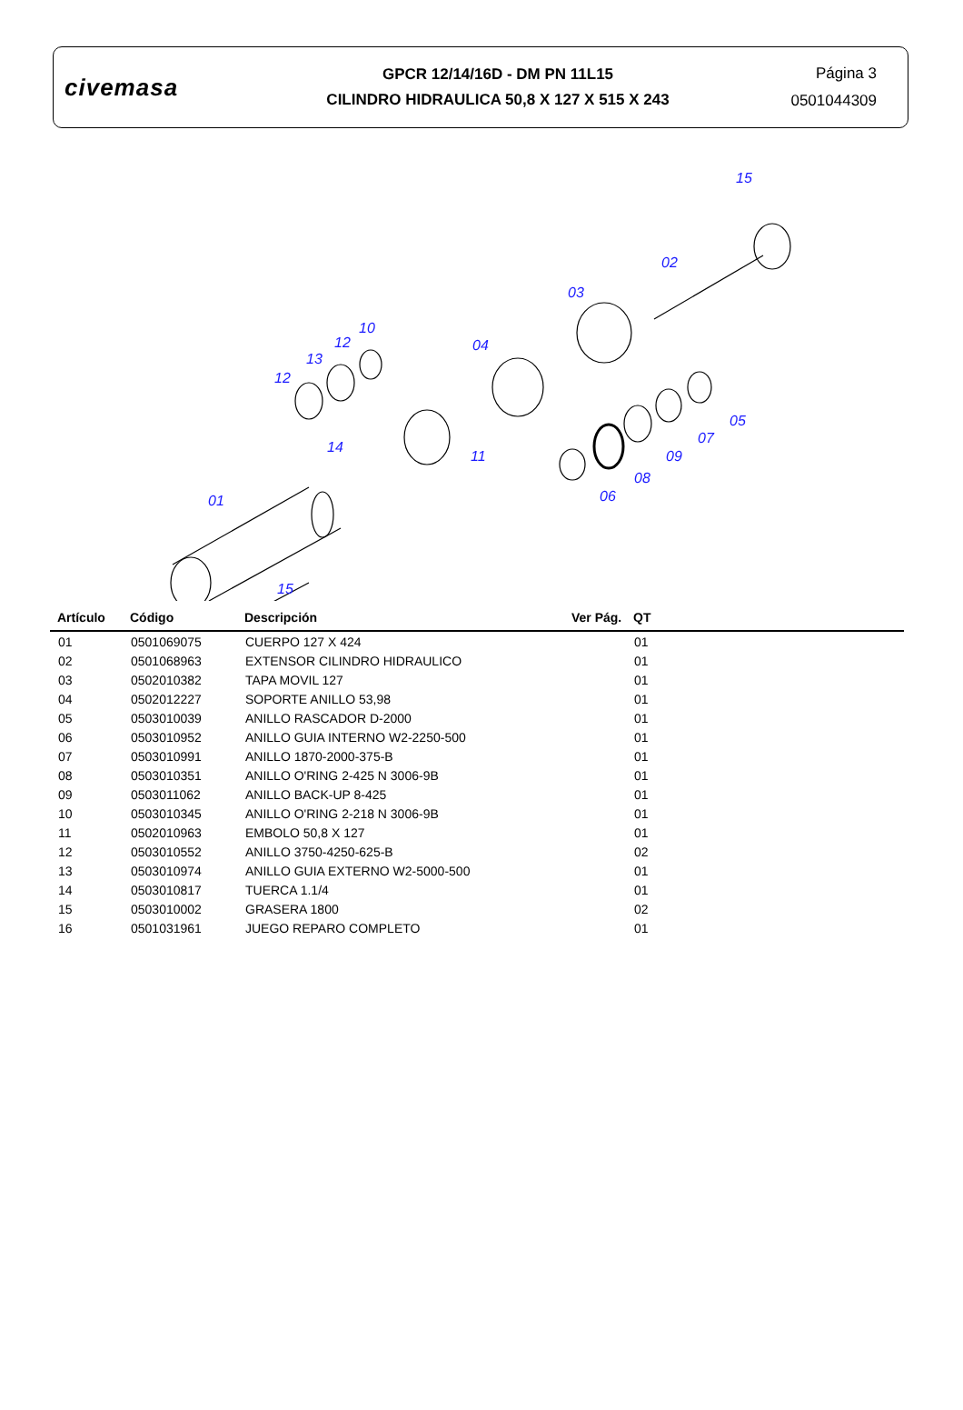civemasa
GPCR 12/14/16D - DM PN 11L15
CILINDRO HIDRAULICA 50,8 X 127 X 515 X 243
Página 3
0501044309
15
02
03
04
10
12
13
12
14
11
05
07
09
08
06
01
15
| Artículo | Código | Descripción | Ver Pág. | QT |
| --- | --- | --- | --- | --- |
| 01 | 0501069075 | CUERPO 127 X 424 | | 01 |
| 02 | 0501068963 | EXTENSOR CILINDRO HIDRAULICO | | 01 |
| 03 | 0502010382 | TAPA MOVIL 127 | | 01 |
| 04 | 0502012227 | SOPORTE ANILLO 53,98 | | 01 |
| 05 | 0503010039 | ANILLO RASCADOR D-2000 | | 01 |
| 06 | 0503010952 | ANILLO GUIA INTERNO W2-2250-500 | | 01 |
| 07 | 0503010991 | ANILLO 1870-2000-375-B | | 01 |
| 08 | 0503010351 | ANILLO O'RING 2-425 N 3006-9B | | 01 |
| 09 | 0503011062 | ANILLO BACK-UP 8-425 | | 01 |
| 10 | 0503010345 | ANILLO O'RING 2-218 N 3006-9B | | 01 |
| 11 | 0502010963 | EMBOLO 50,8 X 127 | | 01 |
| 12 | 0503010552 | ANILLO 3750-4250-625-B | | 02 |
| 13 | 0503010974 | ANILLO GUIA EXTERNO W2-5000-500 | | 01 |
| 14 | 0503010817 | TUERCA 1.1/4 | | 01 |
| 15 | 0503010002 | GRASERA 1800 | | 02 |
| 16 | 0501031961 | JUEGO REPARO COMPLETO | | 01 |